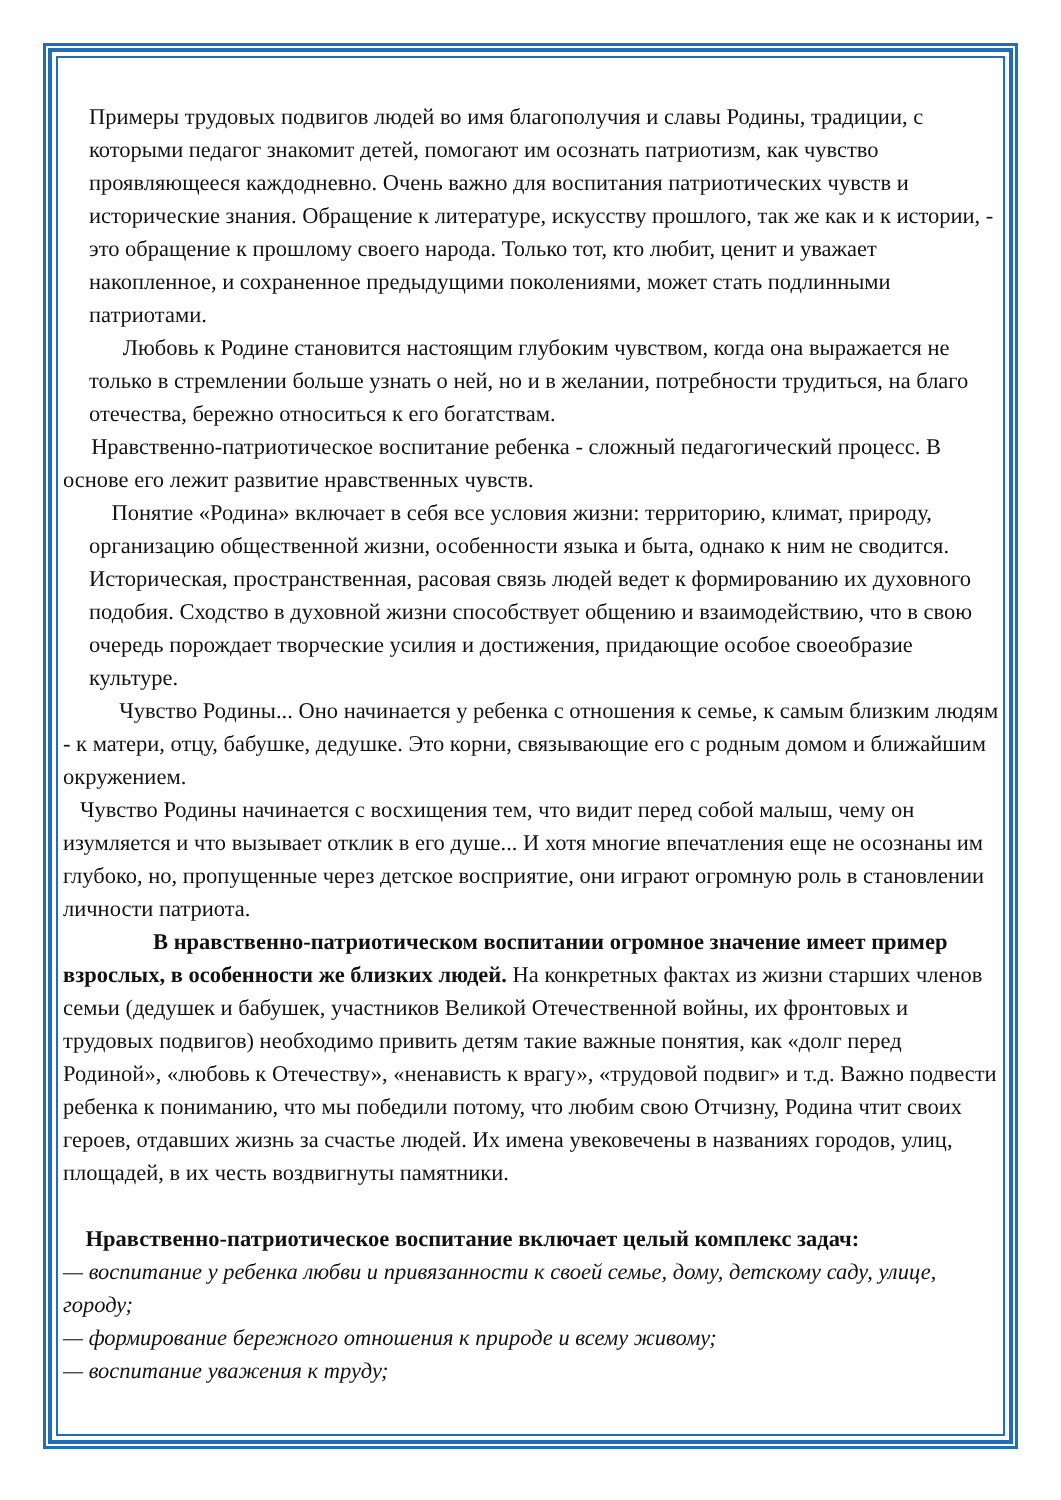Примеры трудовых подвигов людей во имя благополучия и славы Родины, традиции, с которыми педагог знакомит детей, помогают им осознать патриотизм, как чувство проявляющееся каждодневно. Очень важно для воспитания патриотических чувств и исторические знания. Обращение к литературе, искусству прошлого, так же как и к истории, - это обращение к прошлому своего народа. Только тот, кто любит, ценит и уважает накопленное, и сохраненное предыдущими поколениями, может стать подлинными патриотами.
Любовь к Родине становится настоящим глубоким чувством, когда она выражается не только в стремлении больше узнать о ней, но и в желании, потребности трудиться, на благо отечества, бережно относиться к его богатствам.
Нравственно-патриотическое воспитание ребенка - сложный педагогический процесс. В основе его лежит развитие нравственных чувств.
Понятие «Родина» включает в себя все условия жизни: территорию, климат, природу, организацию общественной жизни, особенности языка и быта, однако к ним не сводится. Историческая, пространственная, расовая связь людей ведет к формированию их духовного подобия. Сходство в духовной жизни способствует общению и взаимодействию, что в свою очередь порождает творческие усилия и достижения, придающие особое своеобразие культуре.
Чувство Родины... Оно начинается у ребенка с отношения к семье, к самым близким людям - к матери, отцу, бабушке, дедушке. Это корни, связывающие его с родным домом и ближайшим окружением.
Чувство Родины начинается с восхищения тем, что видит перед собой малыш, чему он изумляется и что вызывает отклик в его душе... И хотя многие впечатления еще не осознаны им глубоко, но, пропущенные через детское восприятие, они играют огромную роль в становлении личности патриота.
В нравственно-патриотическом воспитании огромное значение имеет пример взрослых, в особенности же близких людей. На конкретных фактах из жизни старших членов семьи (дедушек и бабушек, участников Великой Отечественной войны, их фронтовых и трудовых подвигов) необходимо привить детям такие важные понятия, как «долг перед Родиной», «любовь к Отечеству», «ненависть к врагу», «трудовой подвиг» и т.д. Важно подвести ребенка к пониманию, что мы победили потому, что любим свою Отчизну, Родина чтит своих героев, отдавших жизнь за счастье людей. Их имена увековечены в названиях городов, улиц, площадей, в их честь воздвигнуты памятники.
Нравственно-патриотическое воспитание включает целый комплекс задач:
— воспитание у ребенка любви и привязанности к своей семье, дому, детскому саду, улице, городу;
— формирование бережного отношения к природе и всему живому;
— воспитание уважения к труду;